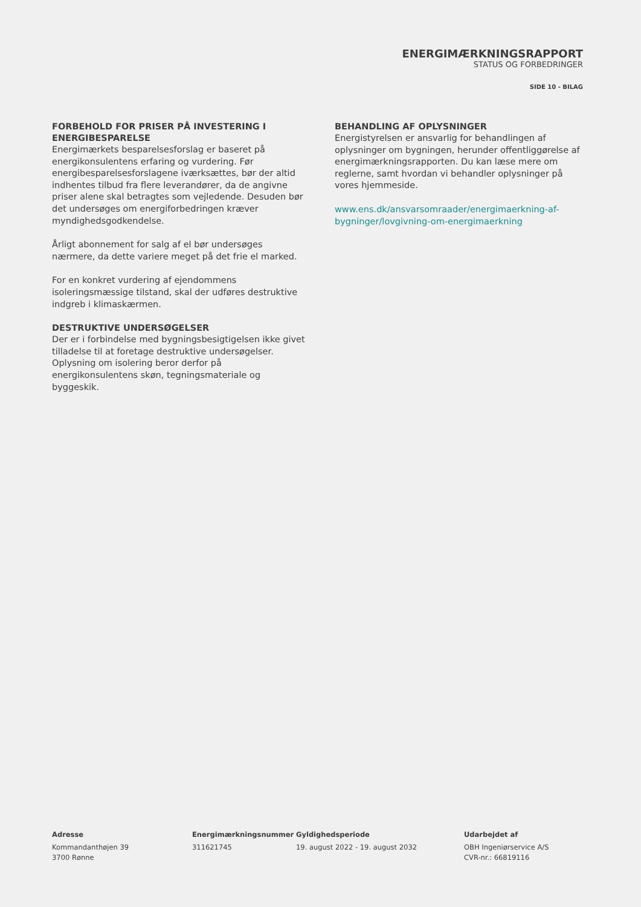ENERGIMÆRKNINGSRAPPORT
STATUS OG FORBEDRINGER
SIDE 10 - BILAG
FORBEHOLD FOR PRISER PÅ INVESTERING I ENERGIBESPARELSE
Energimærkets besparelsesforslag er baseret på energikonsulentens erfaring og vurdering. Før energibesparelsesforslagene iværksættes, bør der altid indhentes tilbud fra flere leverandører, da de angivne priser alene skal betragtes som vejledende. Desuden bør det undersøges om energiforbedringen kræver myndighedsgodkendelse.
Årligt abonnement for salg af el bør undersøges nærmere, da dette variere meget på det frie el marked.
For en konkret vurdering af ejendommens isoleringsmæssige tilstand, skal der udføres destruktive indgreb i klimaskærmen.
DESTRUKTIVE UNDERSØGELSER
Der er i forbindelse med bygningsbesigtigelsen ikke givet tilladelse til at foretage destruktive undersøgelser. Oplysning om isolering beror derfor på energikonsulentens skøn, tegningsmateriale og byggeskik.
BEHANDLING AF OPLYSNINGER
Energistyrelsen er ansvarlig for behandlingen af oplysninger om bygningen, herunder offentliggørelse af energimærkningsrapporten. Du kan læse mere om reglerne, samt hvordan vi behandler oplysninger på vores hjemmeside.
www.ens.dk/ansvarsomraader/energimaerkning-af-bygninger/lovgivning-om-energimaerkning
Adresse
Kommandanthøjen 39
3700 Rønne
Energimærkningsnummer
311621745
Gyldighedsperiode
19. august 2022 - 19. august 2032
Udarbejdet af
OBH Ingeniørservice A/S
CVR-nr.: 66819116